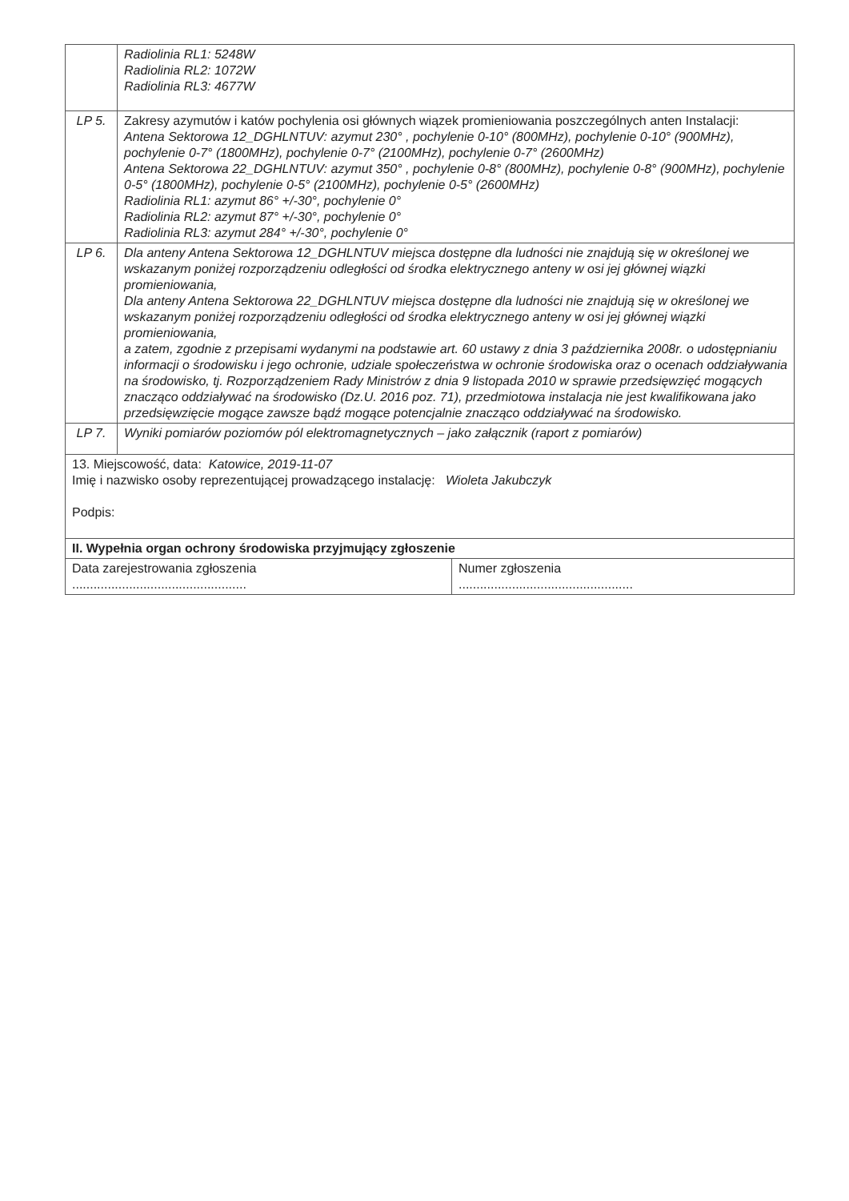| | Radiolinia RL1: 5248W Radiolinia RL2: 1072W Radiolinia RL3: 4677W |
| LP 5. | Zakresy azymutów i katów pochylenia osi głównych wiązek promieniowania poszczególnych anten Instalacji: Antena Sektorowa 12_DGHLNTUV: azymut 230° , pochylenie 0-10° (800MHz), pochylenie 0-10° (900MHz), pochylenie 0-7° (1800MHz), pochylenie 0-7° (2100MHz), pochylenie 0-7° (2600MHz) Antena Sektorowa 22_DGHLNTUV: azymut 350° , pochylenie 0-8° (800MHz), pochylenie 0-8° (900MHz), pochylenie 0-5° (1800MHz), pochylenie 0-5° (2100MHz), pochylenie 0-5° (2600MHz) Radiolinia RL1: azymut 86° +/-30°, pochylenie 0° Radiolinia RL2: azymut 87° +/-30°, pochylenie 0° Radiolinia RL3: azymut 284° +/-30°, pochylenie 0° |
| LP 6. | Dla anteny Antena Sektorowa 12_DGHLNTUV miejsca dostępne dla ludności nie znajdują się w określonej we wskazanym poniżej rozporządzeniu odległości od środka elektrycznego anteny w osi jej głównej wiązki promieniowania, Dla anteny Antena Sektorowa 22_DGHLNTUV miejsca dostępne dla ludności nie znajdują się w określonej we wskazanym poniżej rozporządzeniu odległości od środka elektrycznego anteny w osi jej głównej wiązki promieniowania, a zatem, zgodnie z przepisami wydanymi na podstawie art. 60 ustawy z dnia 3 października 2008r. o udostępnianiu informacji o środowisku i jego ochronie, udziale społeczeństwa w ochronie środowiska oraz o ocenach oddziaływania na środowisko, tj. Rozporządzeniem Rady Ministrów z dnia 9 listopada 2010 w sprawie przedsięwzięć mogących znacząco oddziaływać na środowisko (Dz.U. 2016 poz. 71), przedmiotowa instalacja nie jest kwalifikowana jako przedsięwzięcie mogące zawsze bądź mogące potencjalnie znacząco oddziaływać na środowisko. |
| LP 7. | Wyniki pomiarów poziomów pól elektromagnetycznych – jako załącznik (raport z pomiarów) |
| 13. Miejscowość, data: Katowice, 2019-11-07 Imię i nazwisko osoby reprezentującej prowadzącego instalację: Wioleta Jakubczyk Podpis: | |
| II. Wypełnia organ ochrony środowiska przyjmujący zgłoszenie | |
| Data zarejestrowania zgłoszenia ................................................. | Numer zgłoszenia ................................................. |